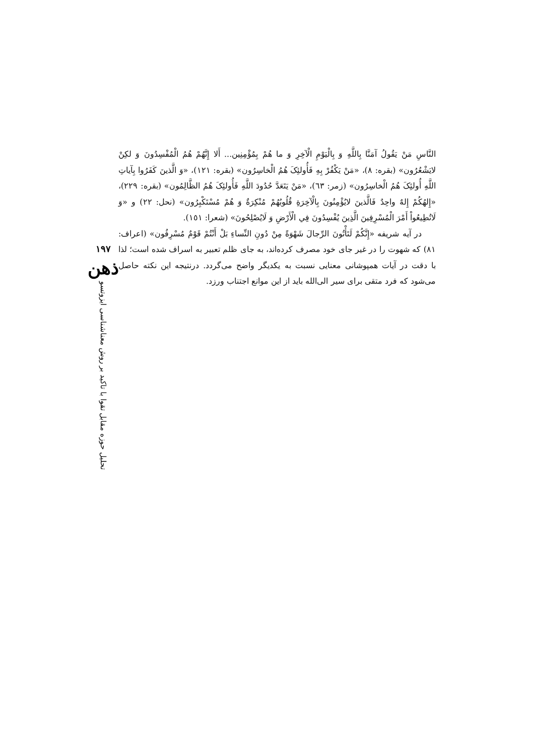النَّاسِ مَنْ يَقُولُ آمَنَّا بِاللَّهِ وَ بِالْيَوْمِ الْآخِرِ وَ ما هُمْ بِمُؤْمِنِين... أَلا إِنَّهُمْ هُمُ الْمُفْسِدُونَ وَ لكِنْ لايَشْعُرُون» (بقره: ٨)، «مَنْ يَكْفُرْ بِهِ فَأُولئِکَ هُمُ الْخاسِرُون» (بقره: ١٢١)، «وَ الَّذينَ كَفَرُوا بِآياتِ اللَّهِ أُولئِکَ هُمُ الْخاسِرُون» (زمر: ٦٣)، «مَنْ يَتَعَدَّ حُدُودَ اللَّهِ فَأُولئِکَ هُمُ الظَّالِمُون» (بقره: ٢٢٩)، «إِلهُكُمْ إِلهٌ واحِدٌ فَالَّذينَ لايُؤْمِنُونَ بِالْآخِرَةِ قُلُوبُهُمْ مُنْكِرَةٌ وَ هُمْ مُسْتَكْبِرُون» (نحل: ٢٢) و «وَ لَاتُطِيعُواْ أَمْرَ الْمُسْرِفِينَ الَّذِينَ يُفْسِدُونَ فِي الْأَرْضِ وَ لَايُصْلِحُونَ» (شعرا: ١٥١).
در آيه شريفه «إِنَّكُمْ لَتَأْتُونَ الرِّجالَ شَهْوَةً مِنْ دُونِ النِّساءِ بَلْ أَنْتُمْ قَوْمٌ مُسْرِفُون» (اعراف: ٨١) كه شهوت را در غير جای خود مصرف كرده‌اند، به جای ظلم تعبير به اسراف شده است؛ لذا با دقت در آيات همپوشانی معنايی نسبت به يكديگر واضح می‌گردد. درنتيجه اين نكته حاصل می‌شود كه فرد متقی برای سير الی‌الله بايد از اين موانع اجتناب ورزد.
١٩٧
ذهن
تحليل حوزه مقابل تقوا با تاكيد بر روش معناشناسی ايزوتسو